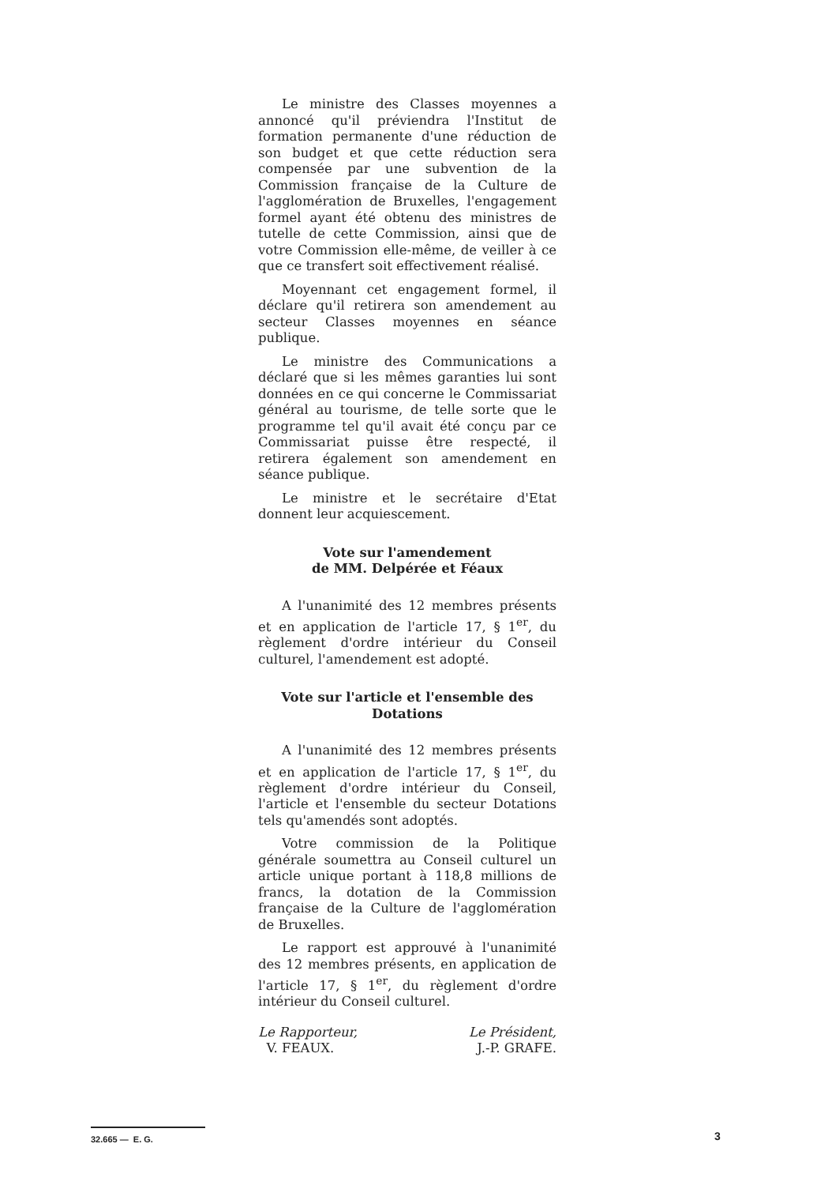Le ministre des Classes moyennes a annoncé qu'il préviendra l'Institut de formation permanente d'une réduction de son budget et que cette réduction sera compensée par une subvention de la Commission française de la Culture de l'agglomération de Bruxelles, l'engagement formel ayant été obtenu des ministres de tutelle de cette Commission, ainsi que de votre Commission elle-même, de veiller à ce que ce transfert soit effectivement réalisé.
Moyennant cet engagement formel, il déclare qu'il retirera son amendement au secteur Classes moyennes en séance publique.
Le ministre des Communications a déclaré que si les mêmes garanties lui sont données en ce qui concerne le Commissariat général au tourisme, de telle sorte que le programme tel qu'il avait été conçu par ce Commissariat puisse être respecté, il retirera également son amendement en séance publique.
Le ministre et le secrétaire d'Etat donnent leur acquiescement.
Vote sur l'amendement
de MM. Delpérée et Féaux
A l'unanimité des 12 membres présents et en application de l'article 17, § 1<sup>er</sup>, du règlement d'ordre intérieur du Conseil culturel, l'amendement est adopté.
Vote sur l'article et l'ensemble des Dotations
A l'unanimité des 12 membres présents et en application de l'article 17, § 1<sup>er</sup>, du règlement d'ordre intérieur du Conseil, l'article et l'ensemble du secteur Dotations tels qu'amendés sont adoptés.
Votre commission de la Politique générale soumettra au Conseil culturel un article unique portant à 118,8 millions de francs, la dotation de la Commission française de la Culture de l'agglomération de Bruxelles.
Le rapport est approuvé à l'unanimité des 12 membres présents, en application de l'article 17, § 1<sup>er</sup>, du règlement d'ordre intérieur du Conseil culturel.
Le Rapporteur,
V. FEAUX.
Le Président,
J.-P. GRAFE.
32.665 — E. G. 3